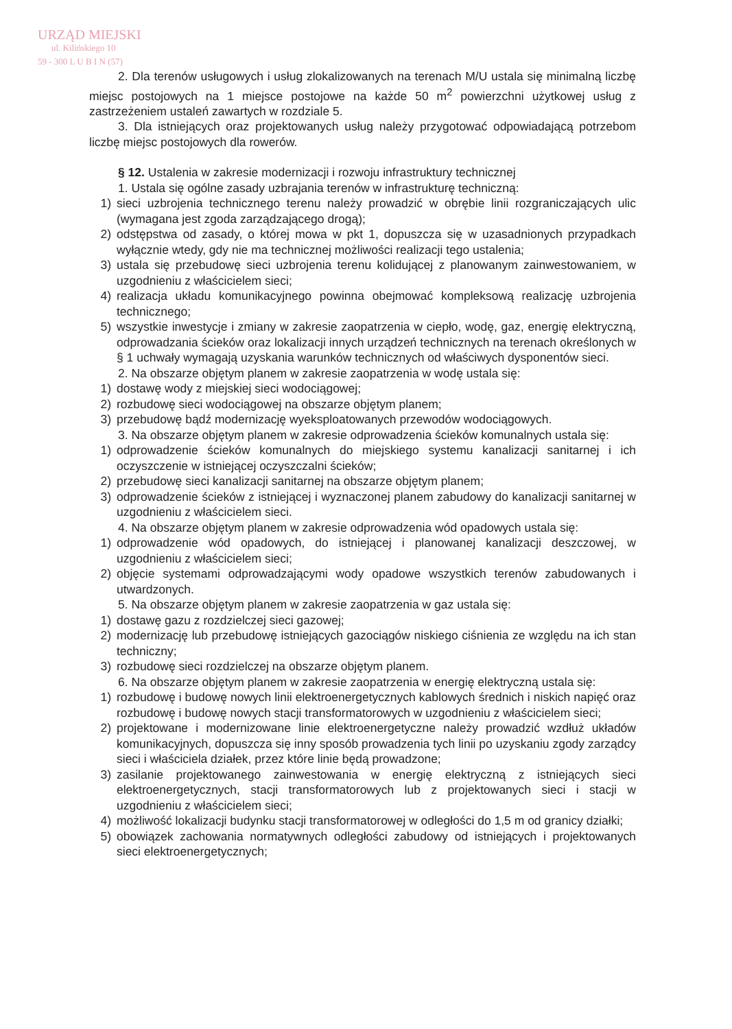URZĄD MIEJSKI
ul. Kilińskiego 10
59 - 300 L U B I N (57)
2. Dla terenów usługowych i usług zlokalizowanych na terenach M/U ustala się minimalną liczbę miejsc postojowych na 1 miejsce postojowe na każde 50 m<sup>2</sup> powierzchni użytkowej usług z zastrzeżeniem ustaleń zawartych w rozdziale 5.
3. Dla istniejących oraz projektowanych usług należy przygotować odpowiadającą potrzebom liczbę miejsc postojowych dla rowerów.
§ 12. Ustalenia w zakresie modernizacji i rozwoju infrastruktury technicznej
1. Ustala się ogólne zasady uzbrajania terenów w infrastrukturę techniczną:
1) sieci uzbrojenia technicznego terenu należy prowadzić w obrębie linii rozgraniczających ulic (wymagana jest zgoda zarządzającego drogą);
2) odstępstwa od zasady, o której mowa w pkt 1, dopuszcza się w uzasadnionych przypadkach wyłącznie wtedy, gdy nie ma technicznej możliwości realizacji tego ustalenia;
3) ustala się przebudowę sieci uzbrojenia terenu kolidującej z planowanym zainwestowaniem, w uzgodnieniu z właścicielem sieci;
4) realizacja układu komunikacyjnego powinna obejmować kompleksową realizację uzbrojenia technicznego;
5) wszystkie inwestycje i zmiany w zakresie zaopatrzenia w ciepło, wodę, gaz, energię elektryczną, odprowadzania ścieków oraz lokalizacji innych urządzeń technicznych na terenach określonych w § 1 uchwały wymagają uzyskania warunków technicznych od właściwych dysponentów sieci.
2. Na obszarze objętym planem w zakresie zaopatrzenia w wodę ustala się:
1) dostawę wody z miejskiej sieci wodociągowej;
2) rozbudowę sieci wodociągowej na obszarze objętym planem;
3) przebudowę bądź modernizację wyeksploatowanych przewodów wodociągowych.
3. Na obszarze objętym planem w zakresie odprowadzenia ścieków komunalnych ustala się:
1) odprowadzenie ścieków komunalnych do miejskiego systemu kanalizacji sanitarnej i ich oczyszczenie w istniejącej oczyszczalni ścieków;
2) przebudowę sieci kanalizacji sanitarnej na obszarze objętym planem;
3) odprowadzenie ścieków z istniejącej i wyznaczonej planem zabudowy do kanalizacji sanitarnej w uzgodnieniu z właścicielem sieci.
4. Na obszarze objętym planem w zakresie odprowadzenia wód opadowych ustala się:
1) odprowadzenie wód opadowych, do istniejącej i planowanej kanalizacji deszczowej, w uzgodnieniu z właścicielem sieci;
2) objęcie systemami odprowadzającymi wody opadowe wszystkich terenów zabudowanych i utwardzonych.
5. Na obszarze objętym planem w zakresie zaopatrzenia w gaz ustala się:
1) dostawę gazu z rozdzielczej sieci gazowej;
2) modernizację lub przebudowę istniejących gazociągów niskiego ciśnienia ze względu na ich stan techniczny;
3) rozbudowę sieci rozdzielczej na obszarze objętym planem.
6. Na obszarze objętym planem w zakresie zaopatrzenia w energię elektryczną ustala się:
1) rozbudowę i budowę nowych linii elektroenergetycznych kablowych średnich i niskich napięć oraz rozbudowę i budowę nowych stacji transformatorowych w uzgodnieniu z właścicielem sieci;
2) projektowane i modernizowane linie elektroenergetyczne należy prowadzić wzdłuż układów komunikacyjnych, dopuszcza się inny sposób prowadzenia tych linii po uzyskaniu zgody zarządcy sieci i właściciela działek, przez które linie będą prowadzone;
3) zasilanie projektowanego zainwestowania w energię elektryczną z istniejących sieci elektroenergetycznych, stacji transformatorowych lub z projektowanych sieci i stacji w uzgodnieniu z właścicielem sieci;
4) możliwość lokalizacji budynku stacji transformatorowej w odległości do 1,5 m od granicy działki;
5) obowiązek zachowania normatywnych odległości zabudowy od istniejących i projektowanych sieci elektroenergetycznych;